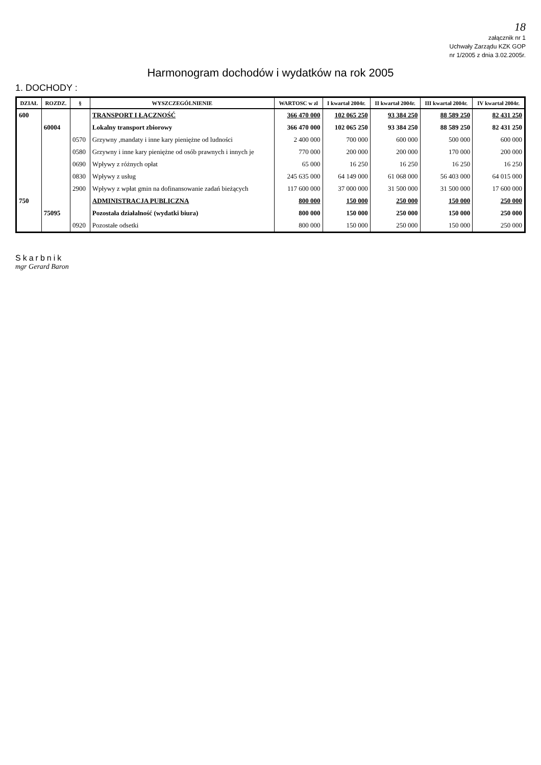18
załącznik nr 1
Uchwały Zarządu KZK GOP
nr 1/2005 z dnia 3.02.2005r.
Harmonogram dochodów i wydatków na rok 2005
1. DOCHODY :
| DZIAŁ | ROZDZ. | § | WYSZCZEGÓLNIENIE | WARTOSC w zl | I kwartał 2004r. | II kwartał 2004r. | III kwartał 2004r. | IV kwartał 2004r. |
| --- | --- | --- | --- | --- | --- | --- | --- | --- |
| 600 | | | TRANSPORT I ŁĄCZNOŚĆ | 366 470 000 | 102 065 250 | 93 384 250 | 88 589 250 | 82 431 250 |
| | 60004 | | Lokalny transport zbiorowy | 366 470 000 | 102 065 250 | 93 384 250 | 88 589 250 | 82 431 250 |
| | | 0570 | Grzywny ,mandaty i inne kary pieniężne od ludności | 2 400 000 | 700 000 | 600 000 | 500 000 | 600 000 |
| | | 0580 | Grzywny i inne kary pieniężne od osób prawnych i innych je | 770 000 | 200 000 | 200 000 | 170 000 | 200 000 |
| | | 0690 | Wpływy z różnych opłat | 65 000 | 16 250 | 16 250 | 16 250 | 16 250 |
| | | 0830 | Wpływy z usług | 245 635 000 | 64 149 000 | 61 068 000 | 56 403 000 | 64 015 000 |
| | | 2900 | Wpływy z wpłat gmin na dofinansowanie zadań bieżących | 117 600 000 | 37 000 000 | 31 500 000 | 31 500 000 | 17 600 000 |
| 750 | | | ADMINISTRACJA PUBLICZNA | 800 000 | 150 000 | 250 000 | 150 000 | 250 000 |
| | 75095 | | Pozostała działalność (wydatki biura) | 800 000 | 150 000 | 250 000 | 150 000 | 250 000 |
| | | 0920 | Pozostałe odsetki | 800 000 | 150 000 | 250 000 | 150 000 | 250 000 |
Skarbnik
mgr Gerard Baron